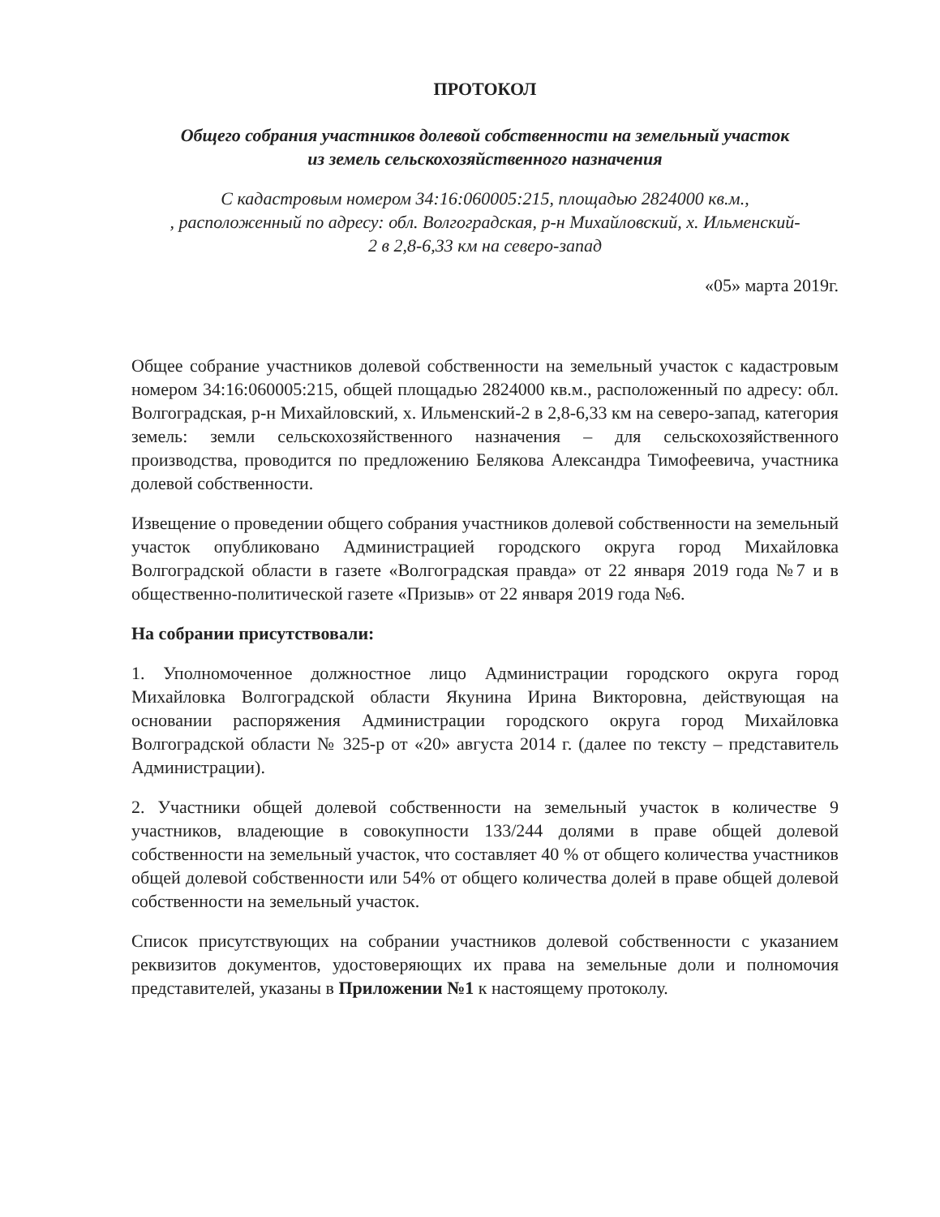ПРОТОКОЛ
Общего собрания участников долевой собственности на земельный участок
из земель сельскохозяйственного назначения
С кадастровым номером 34:16:060005:215, площадью 2824000 кв.м.,
, расположенный по адресу: обл. Волгоградская, р-н Михайловский, х. Ильменский-
2 в 2,8-6,33 км на северо-запад
«05» марта 2019г.
Общее собрание участников долевой собственности на земельный участок с кадастровым номером 34:16:060005:215, общей площадью 2824000 кв.м., расположенный по адресу: обл. Волгоградская, р-н Михайловский, х. Ильменский-2 в 2,8-6,33 км на северо-запад, категория земель: земли сельскохозяйственного назначения – для сельскохозяйственного производства, проводится по предложению Белякова Александра Тимофеевича, участника долевой собственности.
Извещение о проведении общего собрания участников долевой собственности на земельный участок опубликовано Администрацией городского округа город Михайловка Волгоградской области в газете «Волгоградская правда» от 22 января 2019 года №7 и в общественно-политической газете «Призыв» от 22 января 2019 года №6.
На собрании присутствовали:
1. Уполномоченное должностное лицо Администрации городского округа город Михайловка Волгоградской области Якунина Ирина Викторовна, действующая на основании распоряжения Администрации городского округа город Михайловка Волгоградской области № 325-р от «20» августа 2014 г. (далее по тексту – представитель Администрации).
2. Участники общей долевой собственности на земельный участок в количестве 9 участников, владеющие в совокупности 133/244 долями в праве общей долевой собственности на земельный участок, что составляет 40 % от общего количества участников общей долевой собственности или 54% от общего количества долей в праве общей долевой собственности на земельный участок.
Список присутствующих на собрании участников долевой собственности с указанием реквизитов документов, удостоверяющих их права на земельные доли и полномочия представителей, указаны в Приложении №1 к настоящему протоколу.